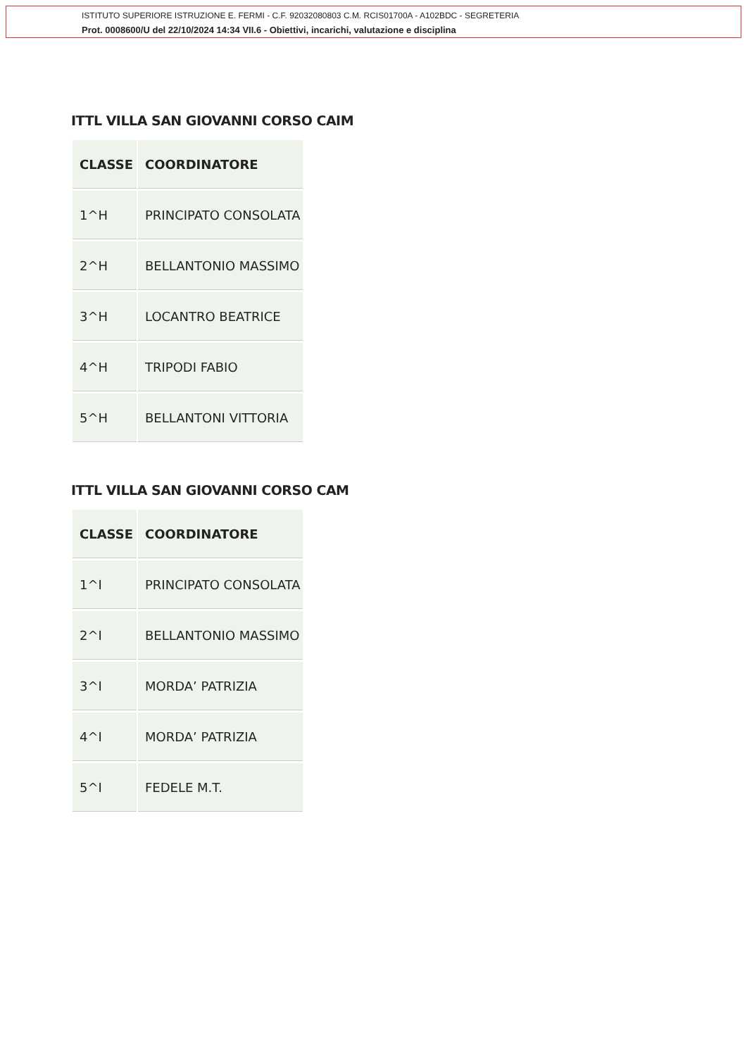ISTITUTO SUPERIORE ISTRUZIONE E. FERMI - C.F. 92032080803 C.M. RCIS01700A - A102BDC - SEGRETERIA
Prot. 0008600/U del 22/10/2024 14:34 VII.6 - Obiettivi, incarichi, valutazione e disciplina
ITTL VILLA SAN GIOVANNI CORSO CAIM
| CLASSE | COORDINATORE |
| --- | --- |
| 1^H | PRINCIPATO CONSOLATA |
| 2^H | BELLANTONIO MASSIMO |
| 3^H | LOCANTRO BEATRICE |
| 4^H | TRIPODI FABIO |
| 5^H | BELLANTONI VITTORIA |
ITTL VILLA SAN GIOVANNI CORSO CAM
| CLASSE | COORDINATORE |
| --- | --- |
| 1^I | PRINCIPATO CONSOLATA |
| 2^I | BELLANTONIO MASSIMO |
| 3^I | MORDA’ PATRIZIA |
| 4^I | MORDA’ PATRIZIA |
| 5^I | FEDELE M.T. |